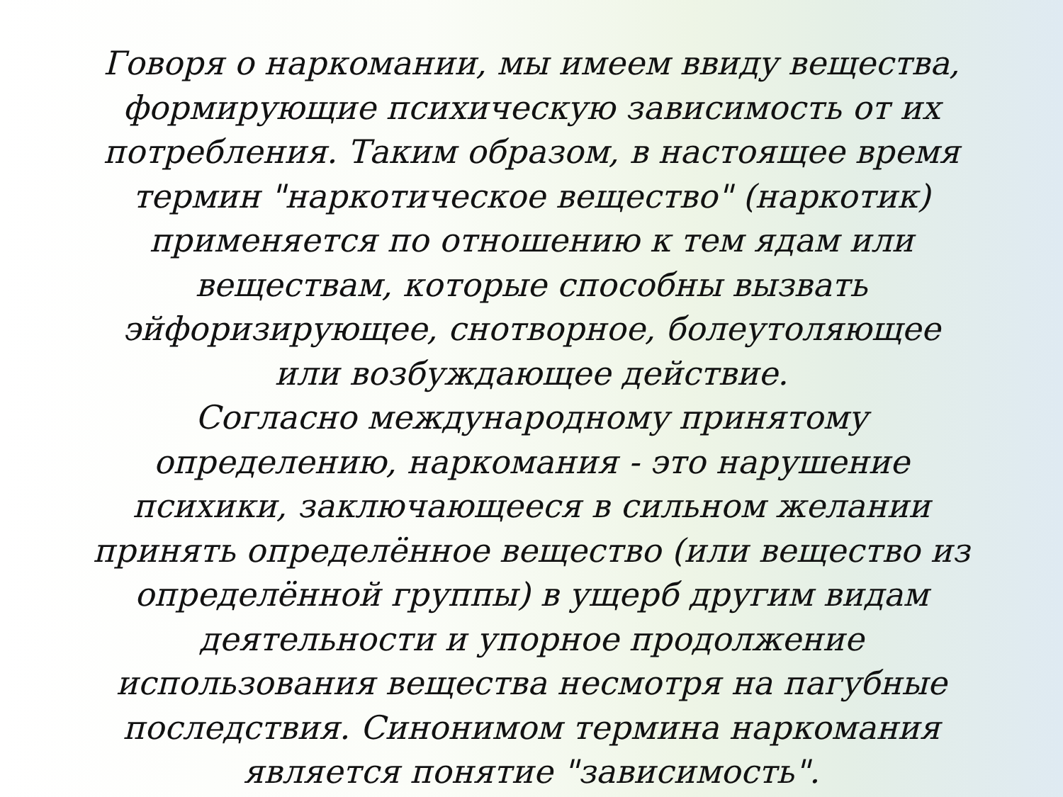Говоря о наркомании, мы имеем ввиду вещества,
формирующие психическую зависимость от их
потребления. Таким образом, в настоящее время
термин "наркотическое вещество" (наркотик)
применяется по отношению к тем ядам или
веществам, которые способны вызвать
эйфоризирующее, снотворное, болеутоляющее
или возбуждающее действие.
Согласно международному принятому
определению, наркомания - это нарушение
психики, заключающееся в сильном желании
принять определённое вещество (или вещество из
определённой группы) в ущерб другим видам
деятельности и упорное продолжение
использования вещества несмотря на пагубные
последствия. Синонимом термина наркомания
является понятие "зависимость".